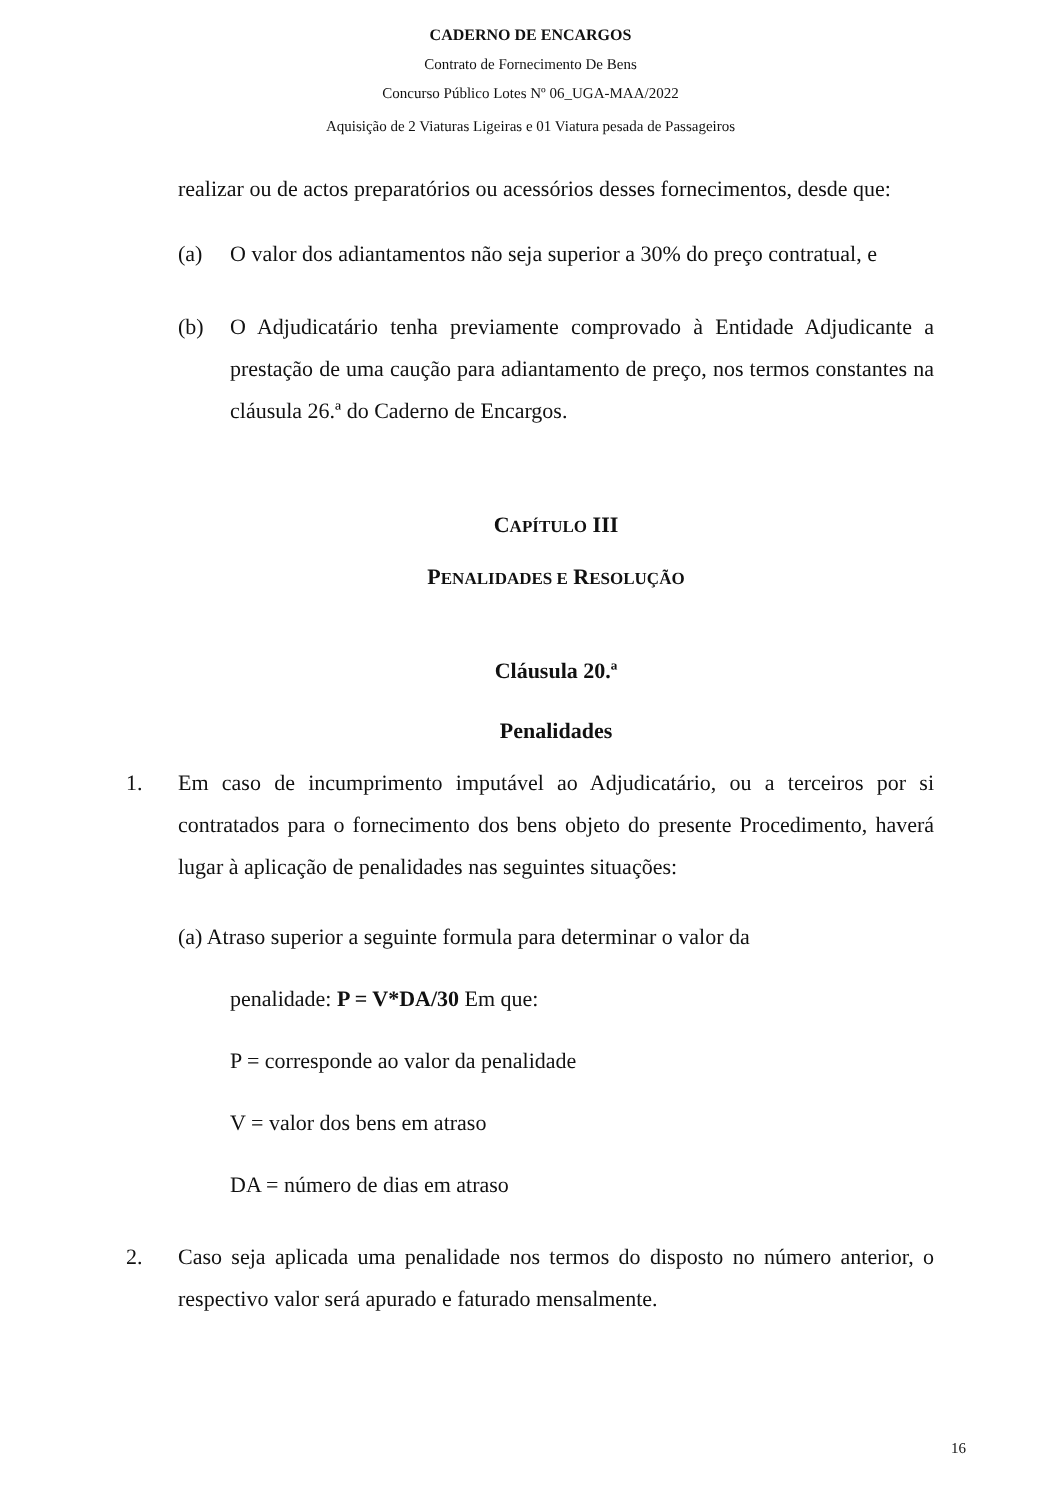CADERNO DE ENCARGOS
Contrato de Fornecimento De Bens
Concurso Público Lotes Nº 06_UGA-MAA/2022
Aquisição de 2 Viaturas Ligeiras e 01 Viatura pesada de Passageiros
realizar ou de actos preparatórios ou acessórios desses fornecimentos, desde que:
(a) O valor dos adiantamentos não seja superior a 30% do preço contratual, e
(b) O Adjudicatário tenha previamente comprovado à Entidade Adjudicante a prestação de uma caução para adiantamento de preço, nos termos constantes na cláusula 26.ª do Caderno de Encargos.
CAPÍTULO III
PENALIDADES E RESOLUÇÃO
Cláusula 20.ª
Penalidades
1. Em caso de incumprimento imputável ao Adjudicatário, ou a terceiros por si contratados para o fornecimento dos bens objeto do presente Procedimento, haverá lugar à aplicação de penalidades nas seguintes situações:
(a) Atraso superior a seguinte formula para determinar o valor da
penalidade: P = V*DA/30 Em que:
P = corresponde ao valor da penalidade
V = valor dos bens em atraso
DA = número de dias em atraso
2. Caso seja aplicada uma penalidade nos termos do disposto no número anterior, o respectivo valor será apurado e faturado mensalmente.
16